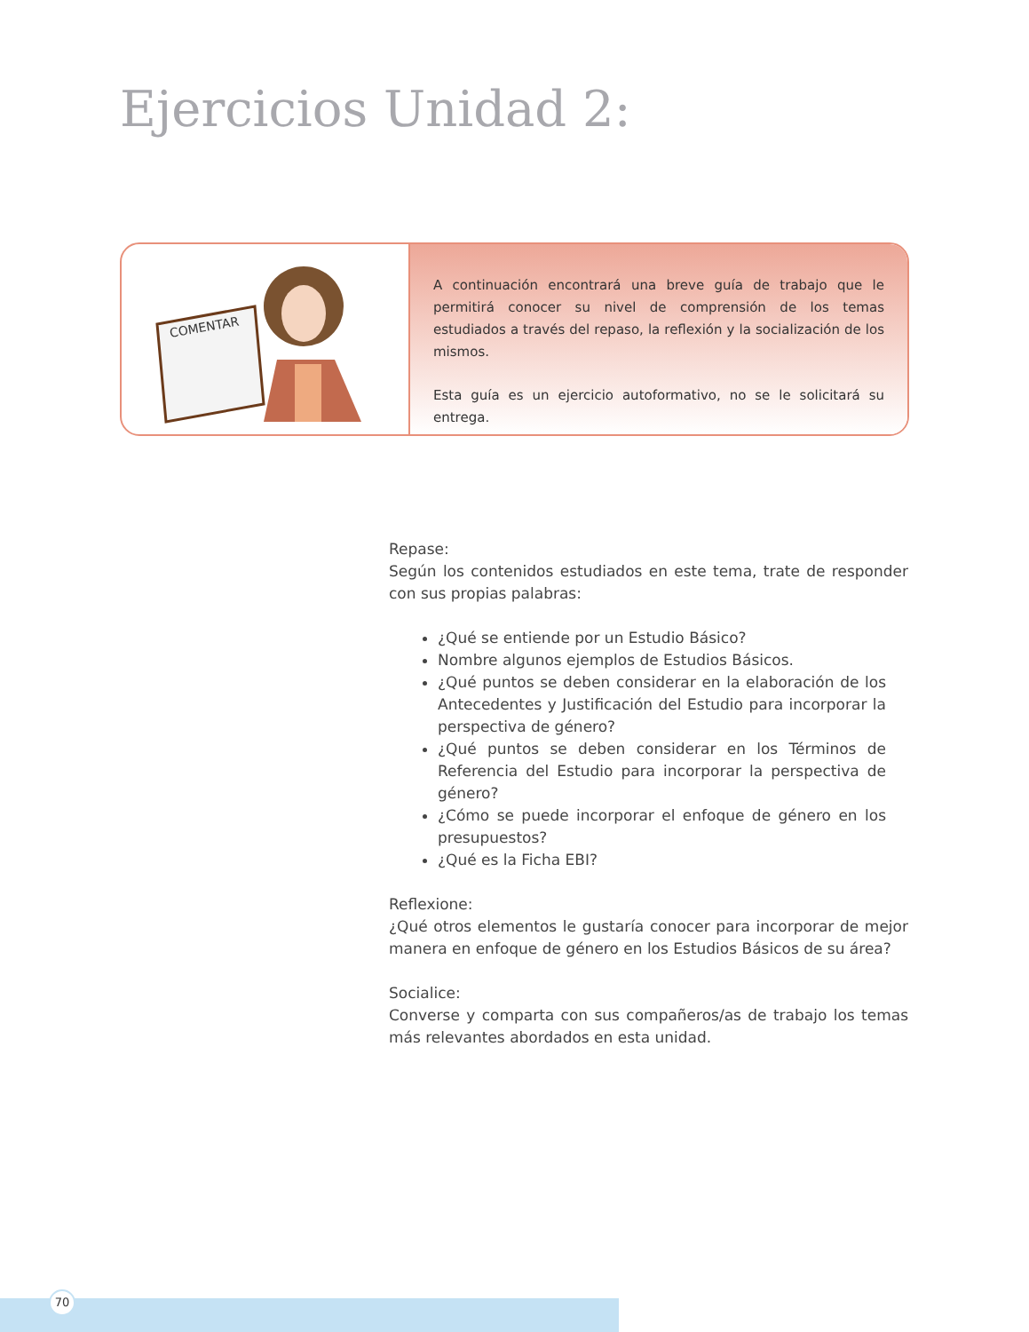Ejercicios Unidad 2:
COMENTAR
A continuación encontrará una breve guía de trabajo que le permitirá conocer su nivel de comprensión de los temas estudiados a través del repaso, la reflexión y la socialización de los mismos.
Esta guía es un ejercicio autoformativo, no se le solicitará su entrega.
Repase:
Según los contenidos estudiados en este tema, trate de responder con sus propias palabras:
¿Qué se entiende por un Estudio Básico?
Nombre algunos ejemplos de Estudios Básicos.
¿Qué puntos se deben considerar en la elaboración de los Antecedentes y Justificación del Estudio para incorporar la perspectiva de género?
¿Qué puntos se deben considerar en los Términos de Referencia del Estudio para incorporar la perspectiva de género?
¿Cómo se puede incorporar el enfoque de género en los presupuestos?
¿Qué es la Ficha EBI?
Reflexione:
¿Qué otros elementos le gustaría conocer para incorporar de mejor manera en enfoque de género en los Estudios Básicos de su área?
Socialice:
Converse y comparta con sus compañeros/as de trabajo los temas más relevantes abordados en esta unidad.
70